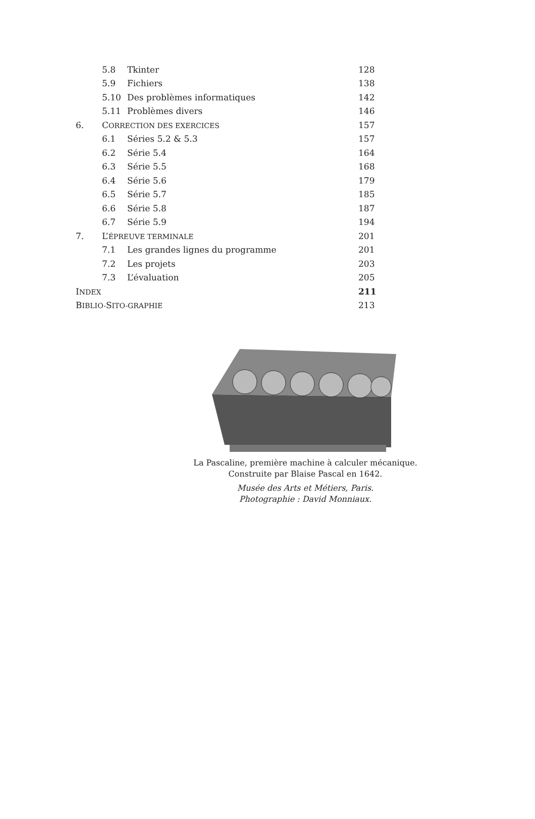| | 5.8 | Tkinter | 128 |
| | 5.9 | Fichiers | 138 |
| | 5.10 | Des problèmes informatiques | 142 |
| | 5.11 | Problèmes divers | 146 |
| 6. | C ORRECTION DES EXERCICES | | 157 |
| | 6.1 | Séries 5.2 & 5.3 | 157 |
| | 6.2 | Série 5.4 | 164 |
| | 6.3 | Série 5.5 | 168 |
| | 6.4 | Série 5.6 | 179 |
| | 6.5 | Série 5.7 | 185 |
| | 6.6 | Série 5.8 | 187 |
| | 6.7 | Série 5.9 | 194 |
| 7. | L’ ÉPREUVE TERMINALE | | 201 |
| | 7.1 | Les grandes lignes du programme | 201 |
| | 7.2 | Les projets | 203 |
| | 7.3 | L’évaluation | 205 |
| I NDEX | | | 211 |
| B IBLIO- S ITO-GRAPHIE | | | 213 |
La Pascaline, première machine à calculer mécanique.
Construite par Blaise Pascal en 1642.
Musée des Arts et Métiers, Paris.
Photographie : David Monniaux.